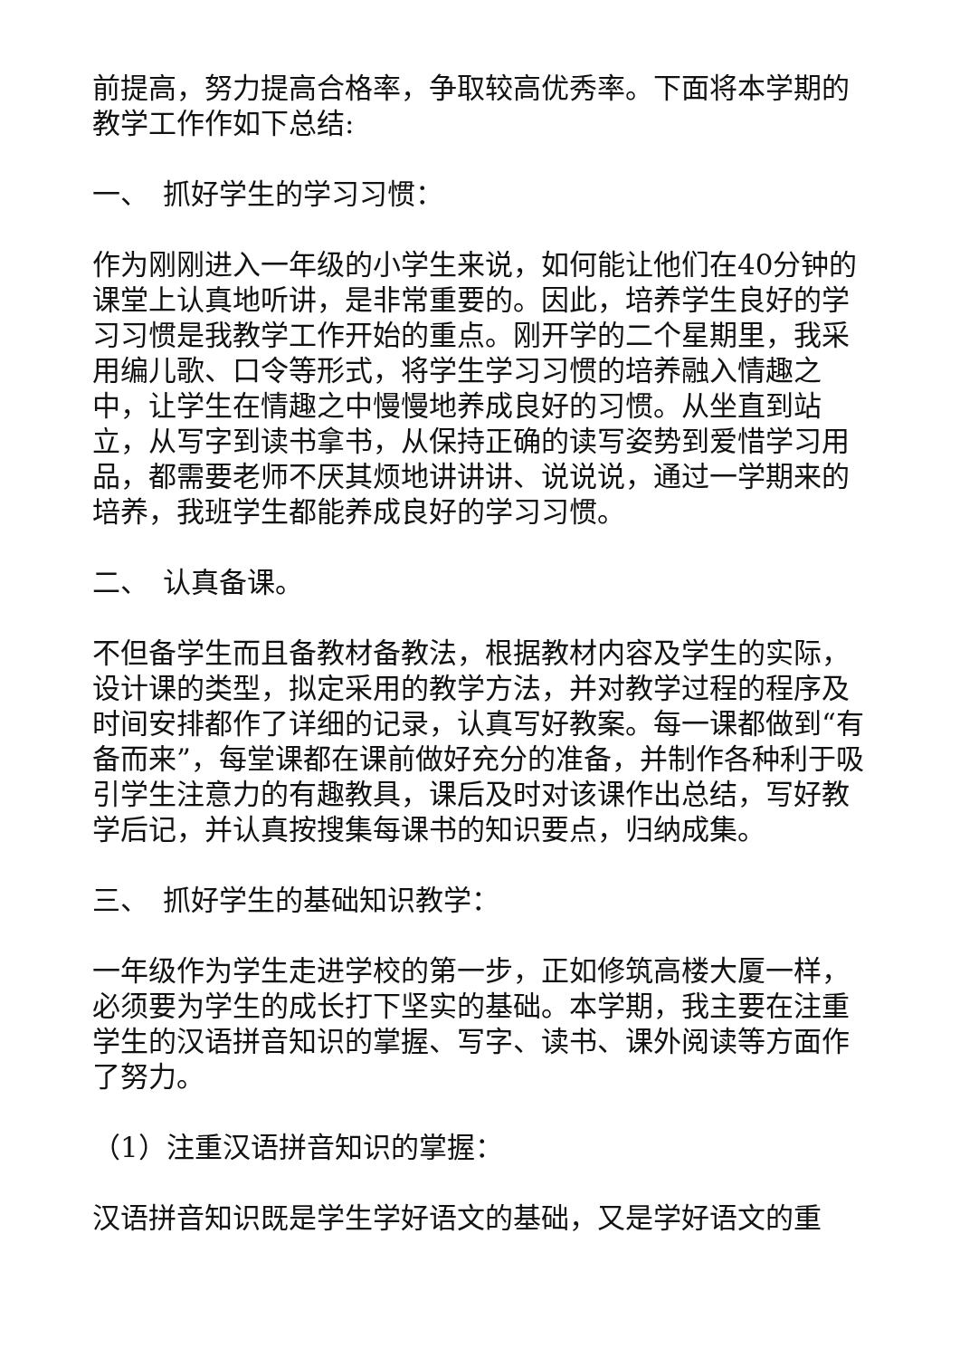前提高，努力提高合格率，争取较高优秀率。下面将本学期的教学工作作如下总结:
一、　抓好学生的学习习惯：
作为刚刚进入一年级的小学生来说，如何能让他们在40分钟的课堂上认真地听讲，是非常重要的。因此，培养学生良好的学习习惯是我教学工作开始的重点。刚开学的二个星期里，我采用编儿歌、口令等形式，将学生学习习惯的培养融入情趣之中，让学生在情趣之中慢慢地养成良好的习惯。从坐直到站立，从写字到读书拿书，从保持正确的读写姿势到爱惜学习用品，都需要老师不厌其烦地讲讲讲、说说说，通过一学期来的培养，我班学生都能养成良好的学习习惯。
二、　认真备课。
不但备学生而且备教材备教法，根据教材内容及学生的实际，设计课的类型，拟定采用的教学方法，并对教学过程的程序及时间安排都作了详细的记录，认真写好教案。每一课都做到“有备而来”，每堂课都在课前做好充分的准备，并制作各种利于吸引学生注意力的有趣教具，课后及时对该课作出总结，写好教学后记，并认真按搜集每课书的知识要点，归纳成集。
三、　抓好学生的基础知识教学：
一年级作为学生走进学校的第一步，正如修筑高楼大厦一样，必须要为学生的成长打下坚实的基础。本学期，我主要在注重学生的汉语拼音知识的掌握、写字、读书、课外阅读等方面作了努力。
（1）注重汉语拼音知识的掌握：
汉语拼音知识既是学生学好语文的基础，又是学好语文的重